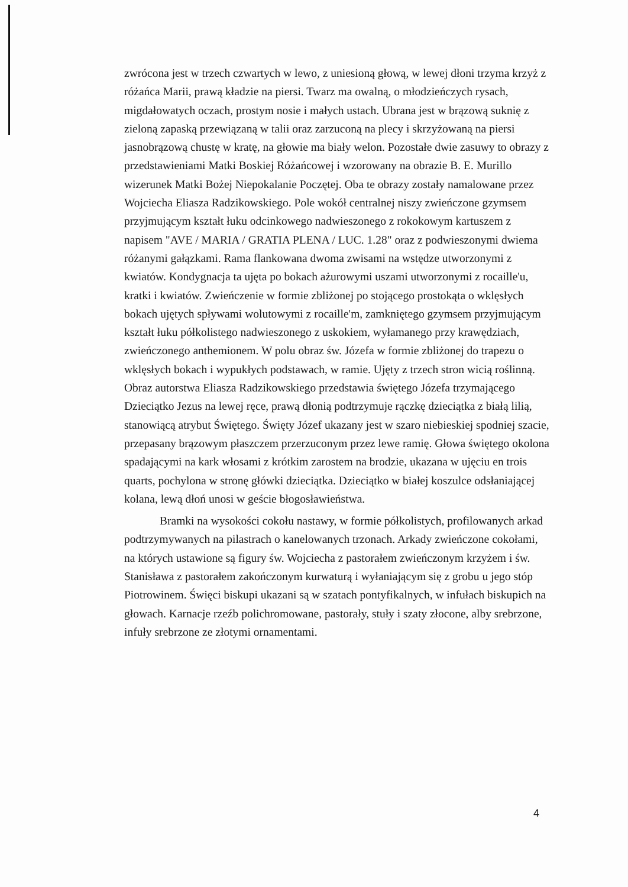zwrócona jest w trzech czwartych w lewo, z uniesioną głową, w lewej dłoni trzyma krzyż z różańca Marii, prawą kładzie na piersi. Twarz ma owalną, o młodzieńczych rysach, migdałowatych oczach, prostym nosie i małych ustach. Ubrana jest w brązową suknię z zieloną zapaską przewiązaną w talii oraz zarzuconą na plecy i skrzyżowaną na piersi jasnobrązową chustę w kratę, na głowie ma biały welon. Pozostałe dwie zasuwy to obrazy z przedstawieniami Matki Boskiej Różańcowej i wzorowany na obrazie B. E. Murillo wizerunek Matki Bożej Niepokalanie Poczętej. Oba te obrazy zostały namalowane przez Wojciecha Eliasza Radzikowskiego. Pole wokół centralnej niszy zwieńczone gzymsem przyjmującym kształt łuku odcinkowego nadwieszonego z rokokowym kartuszem z napisem "AVE / MARIA / GRATIA PLENA / LUC. 1.28" oraz z podwieszonymi dwiema różanymi gałązkami. Rama flankowana dwoma zwisami na wstędze utworzonymi z kwiatów. Kondygnacja ta ujęta po bokach ażurowymi uszami utworzonymi z rocaille'u, kratki i kwiatów. Zwieńczenie w formie zbliżonej po stojącego prostokąta o wklęsłych bokach ujętych spływami wolutowymi z rocaille'm, zamkniętego gzymsem przyjmującym kształt łuku półkolistego nadwieszonego z uskokiem, wyłamanego przy krawędziach, zwieńczonego anthemionem. W polu obraz św. Józefa w formie zbliżonej do trapezu o wklęsłych bokach i wypukłych podstawach, w ramie. Ujęty z trzech stron wicią roślinną. Obraz autorstwa Eliasza Radzikowskiego przedstawia świętego Józefa trzymającego Dzieciątko Jezus na lewej ręce, prawą dłonią podtrzymuje rączkę dzieciątka z białą lilią, stanowiącą atrybut Świętego. Święty Józef ukazany jest w szaro niebieskiej spodniej szacie, przepasany brązowym płaszczem przerzuconym przez lewe ramię. Głowa świętego okolona spadającymi na kark włosami z krótkim zarostem na brodzie, ukazana w ujęciu en trois quarts, pochylona w stronę główki dzieciątka. Dzieciątko w białej koszulce odsłaniającej kolana, lewą dłoń unosi w geście błogosławieństwa.
Bramki na wysokości cokołu nastawy, w formie półkolistych, profilowanych arkad podtrzymywanych na pilastrach o kanelowanych trzonach. Arkady zwieńczone cokołami, na których ustawione są figury św. Wojciecha z pastorałem zwieńczonym krzyżem i św. Stanisława z pastorałem zakończonym kurwaturą i wyłaniającym się z grobu u jego stóp Piotrowinem. Święci biskupi ukazani są w szatach pontyfikalnych, w infułach biskupich na głowach. Karnacje rzeźb polichromowane, pastorały, stuły i szaty złocone, alby srebrzone, infuły srebrzone ze złotymi ornamentami.
4